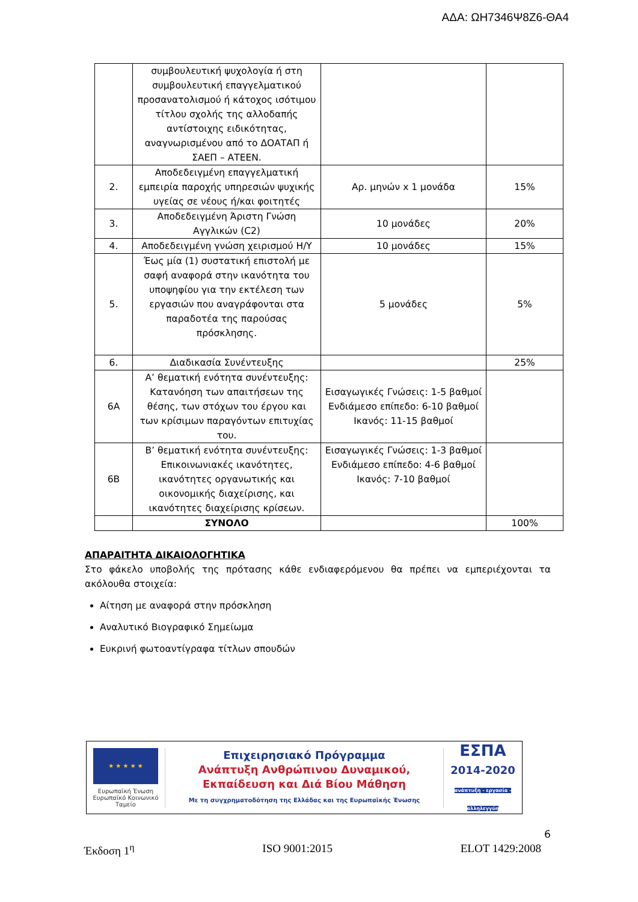ΑΔΑ: ΩΗ7346Ψ8Ζ6-ΘΑ4
| | συμβουλευτική ψυχολογία ή στη συμβουλευτική επαγγελματικού προσανατολισμού ή κάτοχος ισότιμου τίτλου σχολής της αλλοδαπής αντίστοιχης ειδικότητας, αναγνωρισμένου από το ΔΟΑΤΑΠ ή ΣΑΕΠ – ΑΤΕΕΝ. | | |
| 2. | Αποδεδειγμένη επαγγελματική εμπειρία παροχής υπηρεσιών ψυχικής υγείας σε νέους ή/και φοιτητές | Αρ. μηνών x 1 μονάδα | 15% |
| 3. | Αποδεδειγμένη Άριστη Γνώση Αγγλικών (C2) | 10 μονάδες | 20% |
| 4. | Αποδεδειγμένη γνώση χειρισμού Η/Υ | 10 μονάδες | 15% |
| 5. | Έως μία (1) συστατική επιστολή με σαφή αναφορά στην ικανότητα του υποψηφίου για την εκτέλεση των εργασιών που αναγράφονται στα παραδοτέα της παρούσας πρόσκλησης. | 5 μονάδες | 5% |
| 6. | Διαδικασία Συνέντευξης | | 25% |
| 6Α | Α’ θεματική ενότητα συνέντευξης: Κατανόηση των απαιτήσεων της θέσης, των στόχων του έργου και των κρίσιμων παραγόντων επιτυχίας του. | Εισαγωγικές Γνώσεις: 1-5 βαθμοί Ενδιάμεσο επίπεδο: 6-10 βαθμοί Ικανός: 11-15 βαθμοί | |
| 6Β | Β’ θεματική ενότητα συνέντευξης: Επικοινωνιακές ικανότητες, ικανότητες οργανωτικής και οικονομικής διαχείρισης, και ικανότητες διαχείρισης κρίσεων. | Εισαγωγικές Γνώσεις: 1-3 βαθμοί Ενδιάμεσο επίπεδο: 4-6 βαθμοί Ικανός: 7-10 βαθμοί | |
| | ΣΥΝΟΛΟ | | 100% |
ΑΠΑΡΑΙΤΗΤΑ ΔΙΚΑΙΟΛΟΓΗΤΙΚΑ
Στο φάκελο υποβολής της πρότασης κάθε ενδιαφερόμενου θα πρέπει να εμπεριέχονται τα ακόλουθα στοιχεία:
Αίτηση με αναφορά στην πρόσκληση
Αναλυτικό Βιογραφικό Σημείωμα
Ευκρινή φωτοαντίγραφα τίτλων σπουδών
★ ★ ★ ★ ★
Ευρωπαϊκή Ένωση
Ευρωπαϊκό Κοινωνικό Ταμείο
Επιχειρησιακό Πρόγραμμα
Ανάπτυξη Ανθρώπινου Δυναμικού,
Εκπαίδευση και Διά Βίου Μάθηση
Με τη συγχρηματοδότηση της Ελλάδας και της Ευρωπαϊκής Ένωσης
ΕΣΠΑ
2014-2020
ανάπτυξη - εργασία - αλληλεγγύη
6
Έκδοση 1<sup>η</sup> ISO 9001:2015 ELOT 1429:2008